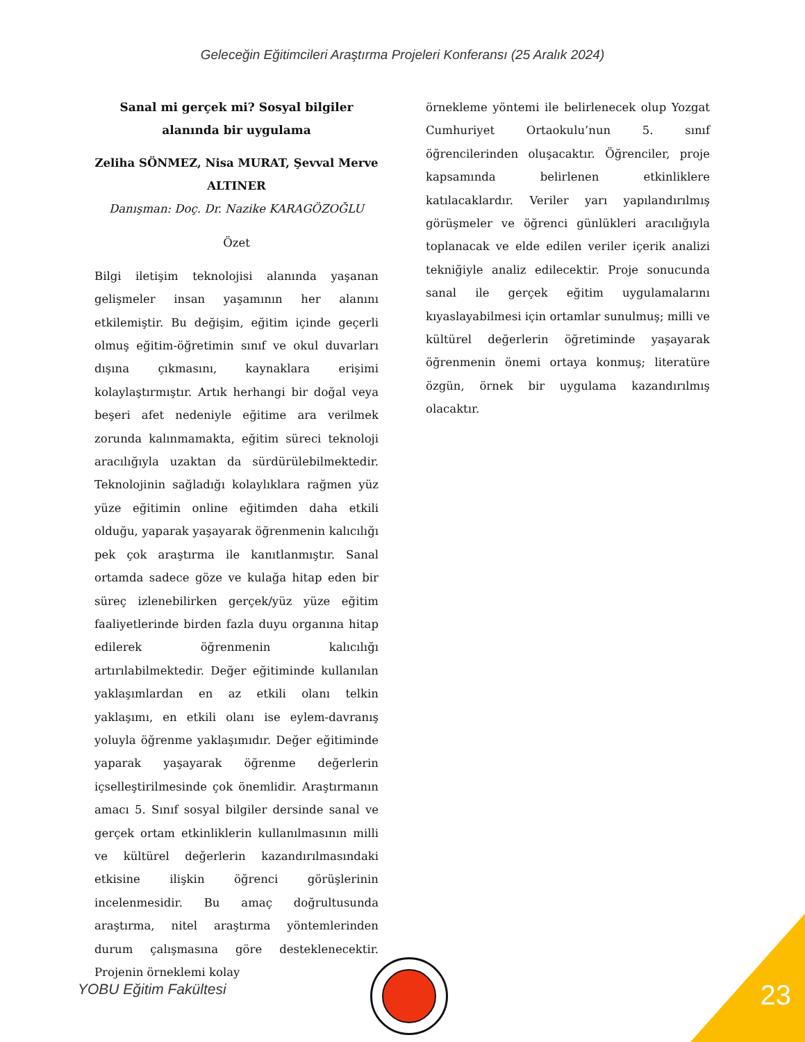Geleceğin Eğitimcileri Araştırma Projeleri Konferansı (25 Aralık 2024)
Sanal mi gerçek mi? Sosyal bilgiler alanında bir uygulama
Zeliha SÖNMEZ, Nisa MURAT, Şevval Merve ALTINER
Danışman: Doç. Dr. Nazike KARAGÖZOĞLU
Özet
Bilgi iletişim teknolojisi alanında yaşanan gelişmeler insan yaşamının her alanını etkilemiştir. Bu değişim, eğitim içinde geçerli olmuş eğitim-öğretimin sınıf ve okul duvarları dışına çıkmasını, kaynaklara erişimi kolaylaştırmıştır. Artık herhangi bir doğal veya beşeri afet nedeniyle eğitime ara verilmek zorunda kalınmamakta, eğitim süreci teknoloji aracılığıyla uzaktan da sürdürülebilmektedir. Teknolojinin sağladığı kolaylıklara rağmen yüz yüze eğitimin online eğitimden daha etkili olduğu, yaparak yaşayarak öğrenmenin kalıcılığı pek çok araştırma ile kanıtlanmıştır. Sanal ortamda sadece göze ve kulağa hitap eden bir süreç izlenebilirken gerçek/yüz yüze eğitim faaliyetlerinde birden fazla duyu organına hitap edilerek öğrenmenin kalıcılığı artırılabilmektedir. Değer eğitiminde kullanılan yaklaşımlardan en az etkili olanı telkin yaklaşımı, en etkili olanı ise eylem-davranış yoluyla öğrenme yaklaşımıdır. Değer eğitiminde yaparak yaşayarak öğrenme değerlerin içselleştirilmesinde çok önemlidir. Araştırmanın amacı 5. Sınıf sosyal bilgiler dersinde sanal ve gerçek ortam etkinliklerin kullanılmasının milli ve kültürel değerlerin kazandırılmasındaki etkisine ilişkin öğrenci görüşlerinin incelenmesidir. Bu amaç doğrultusunda araştırma, nitel araştırma yöntemlerinden durum çalışmasına göre desteklenecektir. Projenin örneklemi kolay
örnekleme yöntemi ile belirlenecek olup Yozgat Cumhuriyet Ortaokulu’nun 5. sınıf öğrencilerinden oluşacaktır. Öğrenciler, proje kapsamında belirlenen etkinliklere katılacaklardır. Veriler yarı yapılandırılmış görüşmeler ve öğrenci günlükleri aracılığıyla toplanacak ve elde edilen veriler içerik analizi tekniğiyle analiz edilecektir. Proje sonucunda sanal ile gerçek eğitim uygulamalarını kıyaslayabilmesi için ortamlar sunulmuş; milli ve kültürel değerlerin öğretiminde yaşayarak öğrenmenin önemi ortaya konmuş; literatüre özgün, örnek bir uygulama kazandırılmış olacaktır.
YOBU Eğitim Fakültesi 23